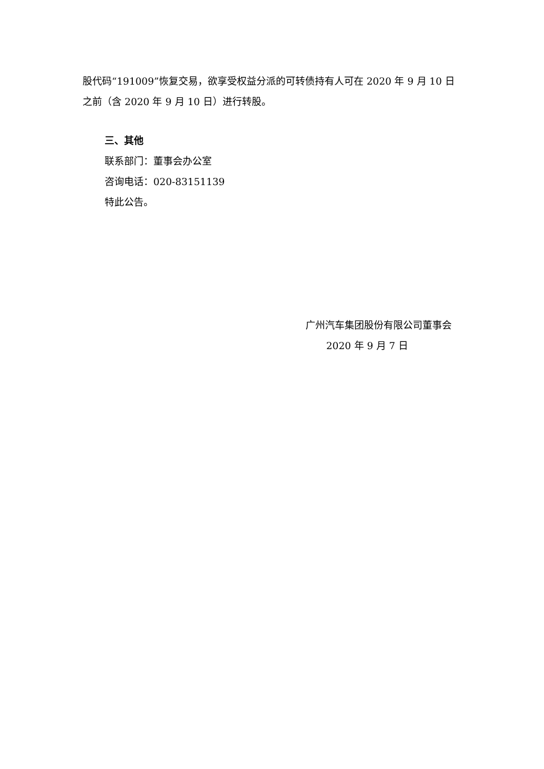股代码“191009”恢复交易，欲享受权益分派的可转债持有人可在 2020 年 9 月 10 日之前（含 2020 年 9 月 10 日）进行转股。
三、其他
联系部门：董事会办公室
咨询电话：020-83151139
特此公告。
广州汽车集团股份有限公司董事会
2020 年 9 月 7 日